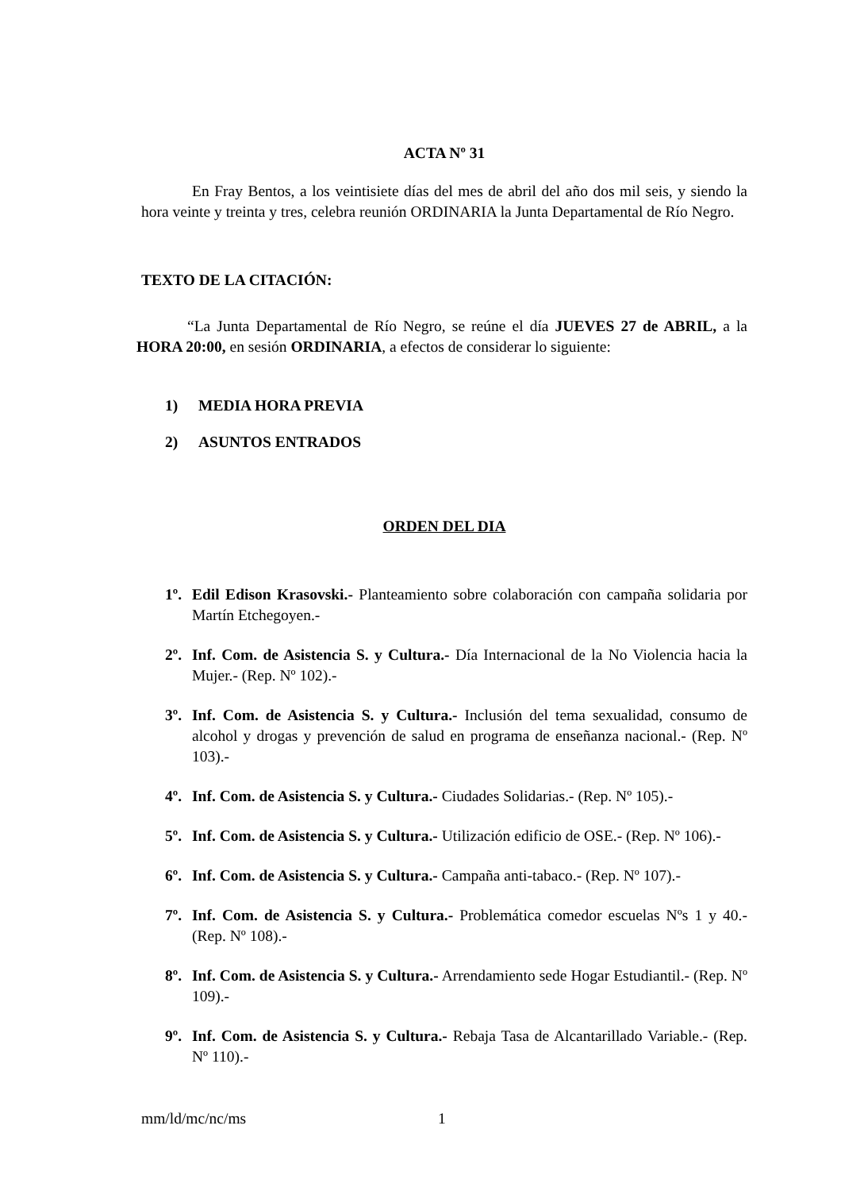ACTA Nº 31
En Fray Bentos, a los veintisiete días del mes de abril del año dos mil seis, y siendo la hora veinte y treinta y tres, celebra reunión ORDINARIA la Junta Departamental de Río Negro.
TEXTO DE LA CITACIÓN:
“La Junta Departamental de Río Negro, se reúne el día JUEVES 27 de ABRIL, a la HORA 20:00, en sesión ORDINARIA, a efectos de considerar lo siguiente:
1) MEDIA HORA PREVIA
2) ASUNTOS ENTRADOS
ORDEN DEL DIA
1º.
Edil Edison Krasovski.- Planteamiento sobre colaboración con campaña solidaria por Martín Etchegoyen.-
2º.
Inf. Com. de Asistencia S. y Cultura.- Día Internacional de la No Violencia hacia la Mujer.- (Rep. Nº 102).-
3º.
Inf. Com. de Asistencia S. y Cultura.- Inclusión del tema sexualidad, consumo de alcohol y drogas y prevención de salud en programa de enseñanza nacional.- (Rep. Nº 103).-
4º.
Inf. Com. de Asistencia S. y Cultura.- Ciudades Solidarias.- (Rep. Nº 105).-
5º.
Inf. Com. de Asistencia S. y Cultura.- Utilización edificio de OSE.- (Rep. Nº 106).-
6º.
Inf. Com. de Asistencia S. y Cultura.- Campaña anti-tabaco.- (Rep. Nº 107).-
7º.
Inf. Com. de Asistencia S. y Cultura.- Problemática comedor escuelas Nºs 1 y 40.- (Rep. Nº 108).-
8º.
Inf. Com. de Asistencia S. y Cultura.- Arrendamiento sede Hogar Estudiantil.- (Rep. Nº 109).-
9º.
Inf. Com. de Asistencia S. y Cultura.- Rebaja Tasa de Alcantarillado Variable.- (Rep. Nº 110).-
mm/ld/mc/nc/ms 1